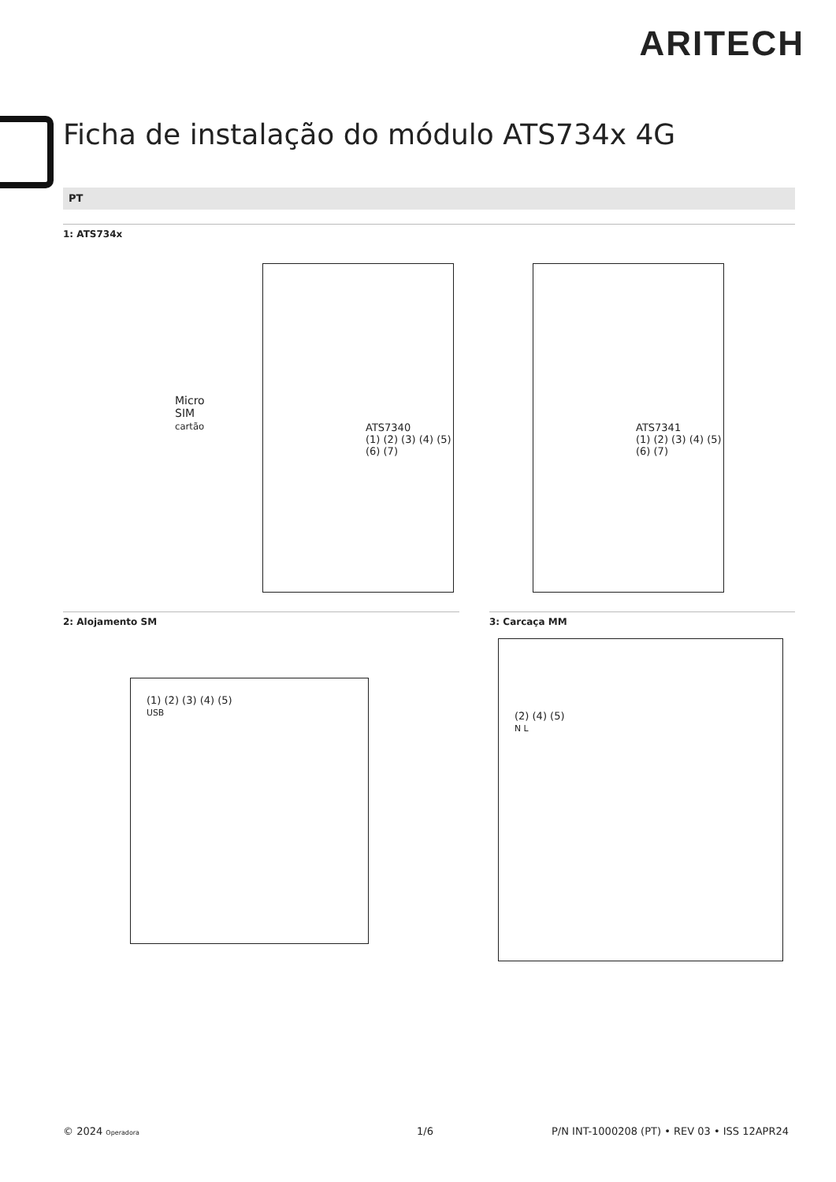ARITECH
Ficha de instalação do módulo ATS734x 4G
PT
1: ATS734x
ATS7340
(1) (2) (3) (4) (5) (6) (7)
Micro
SIM
cartão
ATS7341
(1) (2) (3) (4) (5) (6) (7)
2: Alojamento SM
(1) (2) (3) (4) (5)
USB
3: Carcaça MM
(2) (4) (5)
N L
© 2024 Operadora 1/6
P/N INT-1000208 (PT) • REV 03 • ISS 12APR24